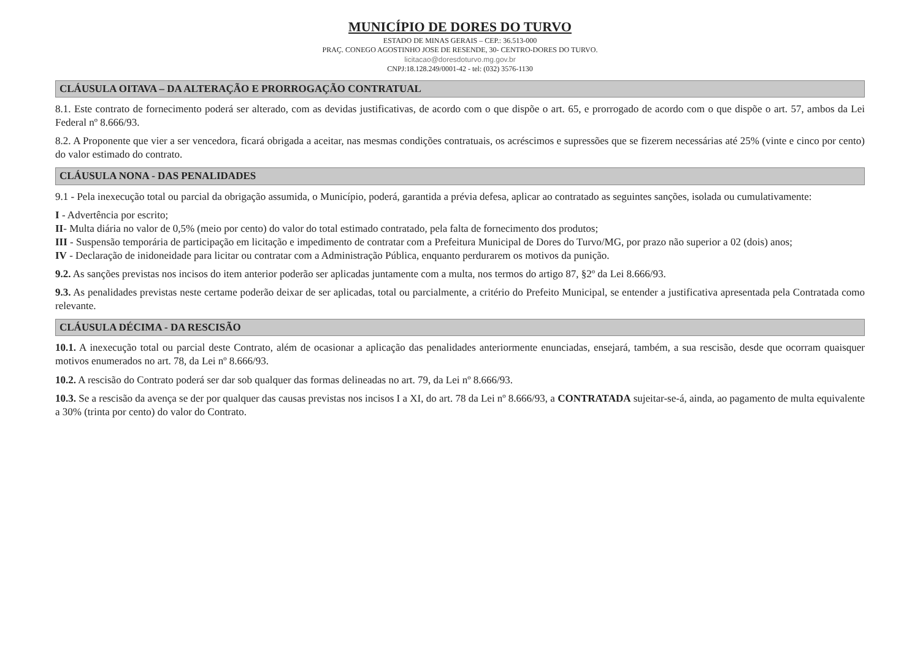MUNICÍPIO DE DORES DO TURVO
ESTADO DE MINAS GERAIS – CEP.: 36.513-000
PRAÇ. CONEGO AGOSTINHO JOSE DE RESENDE, 30- CENTRO-DORES DO TURVO.
licitacao@doresdoturvo.mg.gov.br
CNPJ:18.128.249/0001-42 - tel: (032) 3576-1130
CLÁUSULA OITAVA – DA ALTERAÇÃO E PRORROGAÇÃO CONTRATUAL
8.1. Este contrato de fornecimento poderá ser alterado, com as devidas justificativas, de acordo com o que dispõe o art. 65, e prorrogado de acordo com o que dispõe o art. 57, ambos da Lei Federal nº 8.666/93.
8.2. A Proponente que vier a ser vencedora, ficará obrigada a aceitar, nas mesmas condições contratuais, os acréscimos e supressões que se fizerem necessárias até 25% (vinte e cinco por cento) do valor estimado do contrato.
CLÁUSULA NONA - DAS PENALIDADES
9.1 - Pela inexecução total ou parcial da obrigação assumida, o Município, poderá, garantida a prévia defesa, aplicar ao contratado as seguintes sanções, isolada ou cumulativamente:
I - Advertência por escrito;
II- Multa diária no valor de 0,5% (meio por cento) do valor do total estimado contratado, pela falta de fornecimento dos produtos;
III - Suspensão temporária de participação em licitação e impedimento de contratar com a Prefeitura Municipal de Dores do Turvo/MG, por prazo não superior a 02 (dois) anos;
IV - Declaração de inidoneidade para licitar ou contratar com a Administração Pública, enquanto perdurarem os motivos da punição.
9.2. As sanções previstas nos incisos do item anterior poderão ser aplicadas juntamente com a multa, nos termos do artigo 87, §2º da Lei 8.666/93.
9.3. As penalidades previstas neste certame poderão deixar de ser aplicadas, total ou parcialmente, a critério do Prefeito Municipal, se entender a justificativa apresentada pela Contratada como relevante.
CLÁUSULA DÉCIMA - DA RESCISÃO
10.1. A inexecução total ou parcial deste Contrato, além de ocasionar a aplicação das penalidades anteriormente enunciadas, ensejará, também, a sua rescisão, desde que ocorram quaisquer motivos enumerados no art. 78, da Lei nº 8.666/93.
10.2. A rescisão do Contrato poderá ser dar sob qualquer das formas delineadas no art. 79, da Lei nº 8.666/93.
10.3. Se a rescisão da avença se der por qualquer das causas previstas nos incisos I a XI, do art. 78 da Lei nº 8.666/93, a CONTRATADA sujeitar-se-á, ainda, ao pagamento de multa equivalente a 30% (trinta por cento) do valor do Contrato.